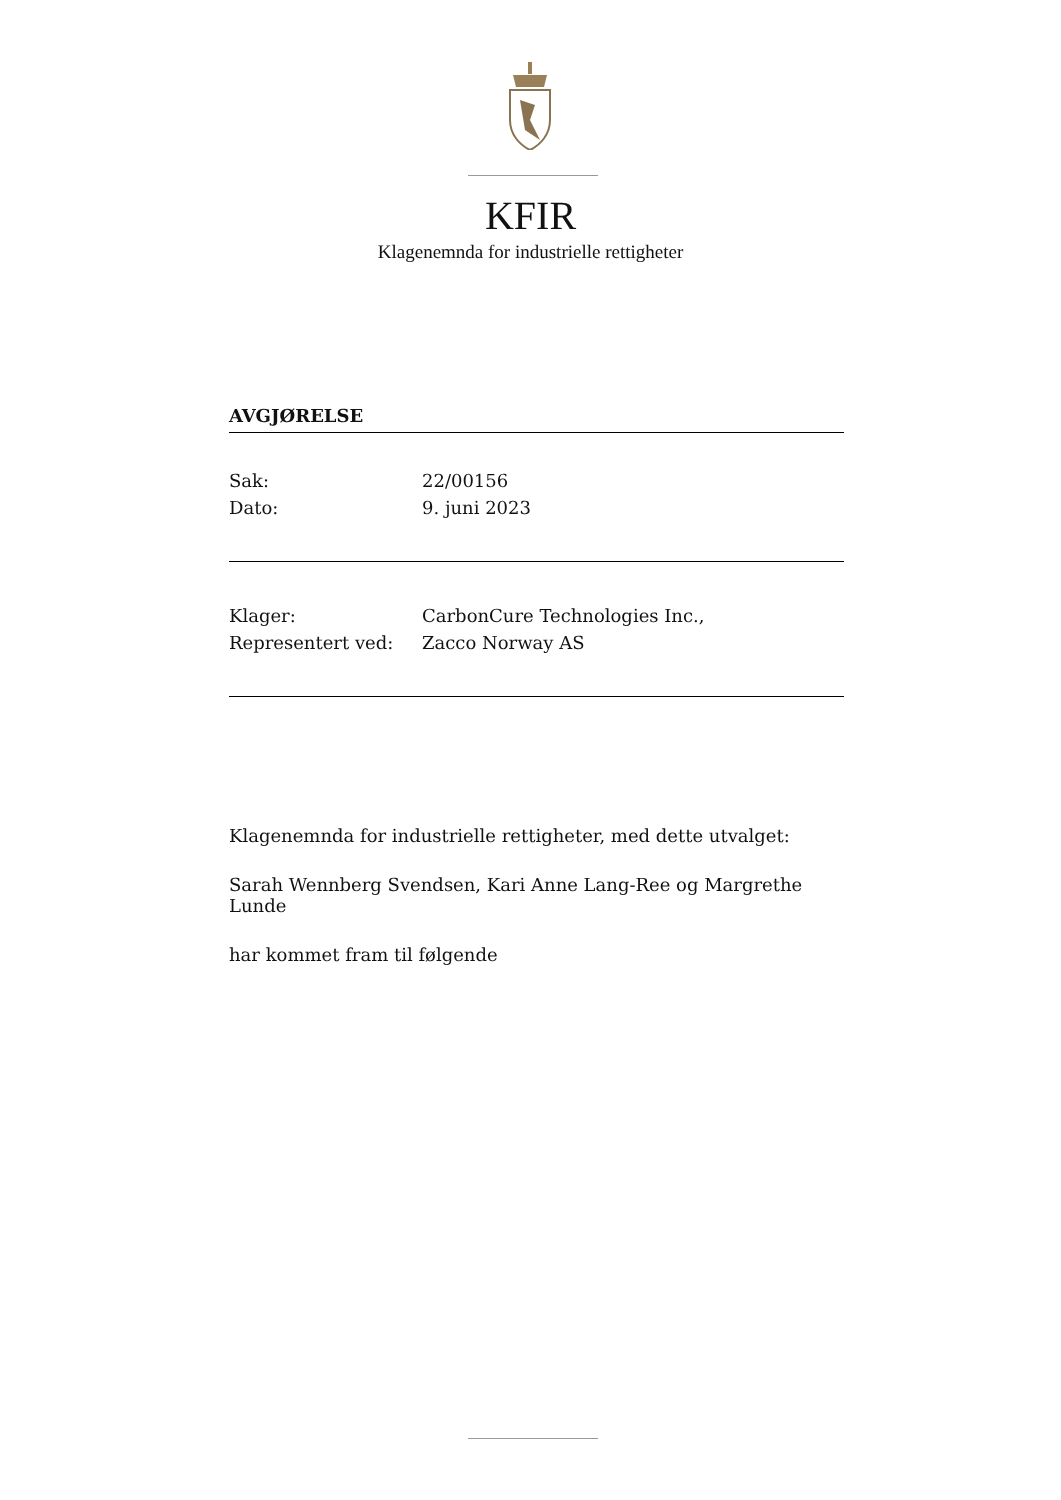KFIR
Klagenemnda for industrielle rettigheter
AVGJØRELSE
Sak: 22/00156
Dato: 9. juni 2023
Klager: CarbonCure Technologies Inc.,
Representert ved: Zacco Norway AS
Klagenemnda for industrielle rettigheter, med dette utvalget:
Sarah Wennberg Svendsen, Kari Anne Lang-Ree og Margrethe Lunde
har kommet fram til følgende